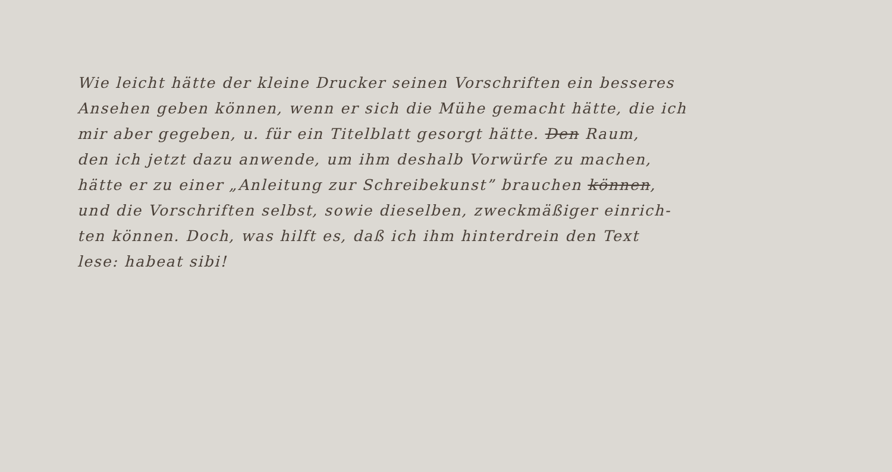Wie leicht hätte der kleine Drucker seinen Vorschriften ein besseres
Ansehen geben können, wenn er sich die Mühe gemacht hätte, die ich
mir aber gegeben, u. für ein Titelblatt gesorgt hätte. Den Raum,
den ich jetzt dazu anwende, um ihm deshalb Vorwürfe zu machen,
hätte er zu einer „Anleitung zur Schreibekunst” brauchen können,
und die Vorschriften selbst, sowie dieselben, zweckmäßiger einrich-
ten können. Doch, was hilft es, daß ich ihm hinterdrein den Text
lese: habeat sibi!